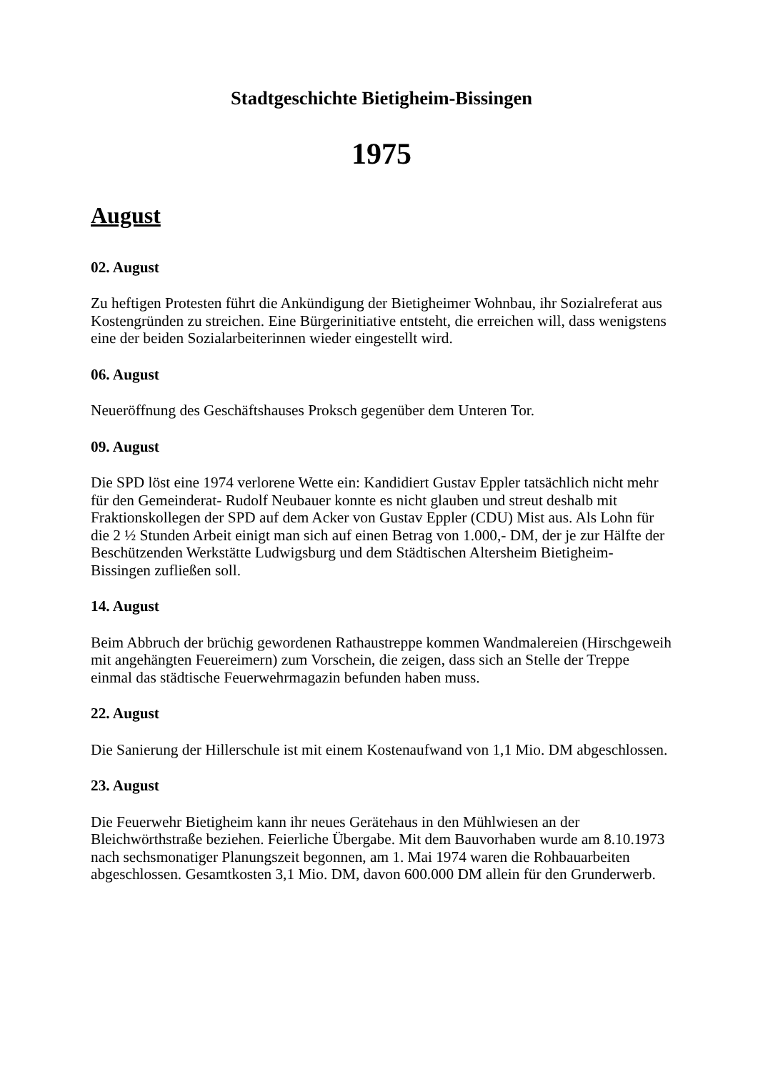Stadtgeschichte Bietigheim-Bissingen
1975
August
02. August
Zu heftigen Protesten führt die Ankündigung der Bietigheimer Wohnbau, ihr Sozialreferat aus Kostengründen zu streichen. Eine Bürgerinitiative entsteht, die erreichen will, dass wenigstens eine der beiden Sozialarbeiterinnen wieder eingestellt wird.
06. August
Neueröffnung des Geschäftshauses Proksch gegenüber dem Unteren Tor.
09. August
Die SPD löst eine 1974 verlorene Wette ein: Kandidiert Gustav Eppler tatsächlich nicht mehr für den Gemeinderat- Rudolf Neubauer konnte es nicht glauben und streut deshalb mit Fraktionskollegen der SPD auf dem Acker von Gustav Eppler (CDU) Mist aus. Als Lohn für die 2 ½ Stunden Arbeit einigt man sich auf einen Betrag von 1.000,- DM, der je zur Hälfte der Beschützenden Werkstätte Ludwigsburg und dem Städtischen Altersheim Bietigheim-Bissingen zufließen soll.
14. August
Beim Abbruch der brüchig gewordenen Rathaustreppe kommen Wandmalereien (Hirschgeweih mit angehängten Feuereimern) zum Vorschein, die zeigen, dass sich an Stelle der Treppe einmal das städtische Feuerwehrmagazin befunden haben muss.
22. August
Die Sanierung der Hillerschule ist mit einem Kostenaufwand von 1,1 Mio. DM abgeschlossen.
23. August
Die Feuerwehr Bietigheim kann ihr neues Gerätehaus in den Mühlwiesen an der Bleichwörthstraße beziehen. Feierliche Übergabe. Mit dem Bauvorhaben wurde am 8.10.1973 nach sechsmonatiger Planungszeit begonnen, am 1. Mai 1974 waren die Rohbauarbeiten abgeschlossen. Gesamtkosten 3,1 Mio. DM, davon 600.000 DM allein für den Grunderwerb.